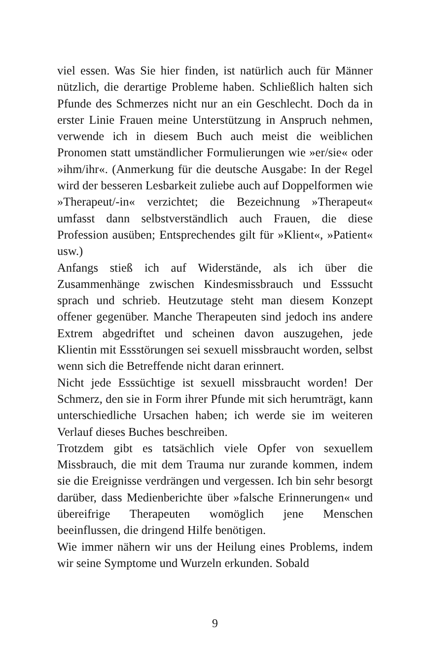viel essen. Was Sie hier finden, ist natürlich auch für Männer nützlich, die derartige Probleme haben. Schließlich halten sich Pfunde des Schmerzes nicht nur an ein Geschlecht. Doch da in erster Linie Frauen meine Unterstützung in Anspruch nehmen, verwende ich in diesem Buch auch meist die weiblichen Pronomen statt umständlicher Formulierungen wie »er/sie« oder »ihm/ihr«. (Anmerkung für die deutsche Ausgabe: In der Regel wird der besseren Lesbarkeit zuliebe auch auf Doppelformen wie »Therapeut/-in« verzichtet; die Bezeichnung »Therapeut« umfasst dann selbstverständlich auch Frauen, die diese Profession ausüben; Entsprechendes gilt für »Klient«, »Patient« usw.)
Anfangs stieß ich auf Widerstände, als ich über die Zusammenhänge zwischen Kindesmissbrauch und Esssucht sprach und schrieb. Heutzutage steht man diesem Konzept offener gegenüber. Manche Therapeuten sind jedoch ins andere Extrem abgedriftet und scheinen davon auszugehen, jede Klientin mit Essstörungen sei sexuell missbraucht worden, selbst wenn sich die Betreffende nicht daran erinnert.
Nicht jede Esssüchtige ist sexuell missbraucht worden! Der Schmerz, den sie in Form ihrer Pfunde mit sich herumträgt, kann unterschiedliche Ursachen haben; ich werde sie im weiteren Verlauf dieses Buches beschreiben.
Trotzdem gibt es tatsächlich viele Opfer von sexuellem Missbrauch, die mit dem Trauma nur zurande kommen, indem sie die Ereignisse verdrängen und vergessen. Ich bin sehr besorgt darüber, dass Medienberichte über »falsche Erinnerungen« und übereifrige Therapeuten womöglich jene Menschen beeinflussen, die dringend Hilfe benötigen.
Wie immer nähern wir uns der Heilung eines Problems, indem wir seine Symptome und Wurzeln erkunden. Sobald
9